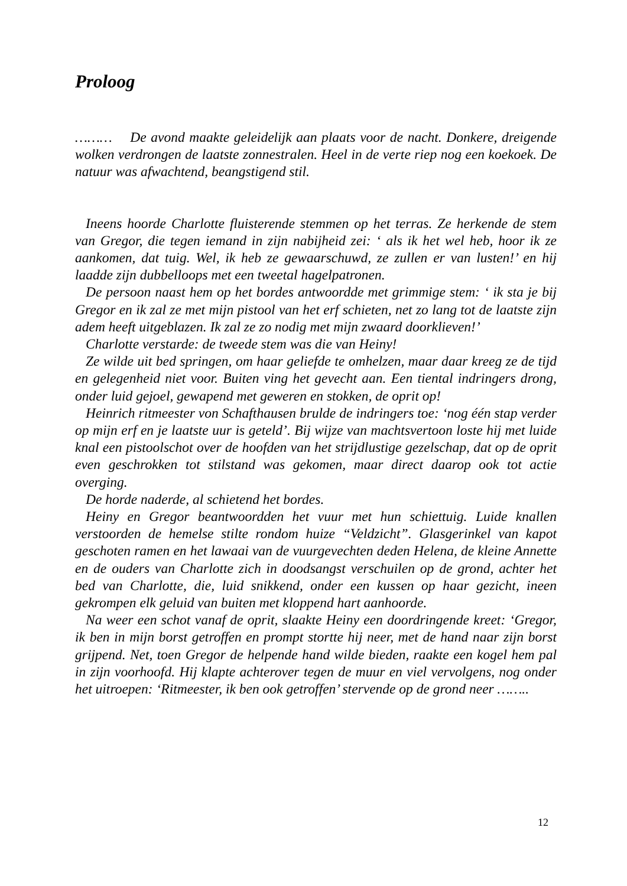Proloog
……… De avond maakte geleidelijk aan plaats voor de nacht. Donkere, dreigende wolken verdrongen de laatste zonnestralen. Heel in de verte riep nog een koekoek. De natuur was afwachtend, beangstigend stil.
Ineens hoorde Charlotte fluisterende stemmen op het terras. Ze herkende de stem van Gregor, die tegen iemand in zijn nabijheid zei: ‘ als ik het wel heb, hoor ik ze aankomen, dat tuig. Wel, ik heb ze gewaarschuwd, ze zullen er van lusten!’ en hij laadde zijn dubbelloops met een tweetal hagelpatronen.
De persoon naast hem op het bordes antwoordde met grimmige stem: ‘ ik sta je bij Gregor en ik zal ze met mijn pistool van het erf schieten, net zo lang tot de laatste zijn adem heeft uitgeblazen. Ik zal ze zo nodig met mijn zwaard doorklieven!’
Charlotte verstarde: de tweede stem was die van Heiny!
Ze wilde uit bed springen, om haar geliefde te omhelzen, maar daar kreeg ze de tijd en gelegenheid niet voor. Buiten ving het gevecht aan. Een tiental indringers drong, onder luid gejoel, gewapend met geweren en stokken, de oprit op!
Heinrich ritmeester von Schafthausen brulde de indringers toe: ‘nog één stap verder op mijn erf en je laatste uur is geteld’. Bij wijze van machtsvertoon loste hij met luide knal een pistoolschot over de hoofden van het strijdlustige gezelschap, dat op de oprit even geschrokken tot stilstand was gekomen, maar direct daarop ook tot actie overging.
De horde naderde, al schietend het bordes.
Heiny en Gregor beantwoordden het vuur met hun schiettuig. Luide knallen verstoorden de hemelse stilte rondom huize “Veldzicht”. Glasgerinkel van kapot geschoten ramen en het lawaai van de vuurgevechten deden Helena, de kleine Annette en de ouders van Charlotte zich in doodsangst verschuilen op de grond, achter het bed van Charlotte, die, luid snikkend, onder een kussen op haar gezicht, ineen gekrompen elk geluid van buiten met kloppend hart aanhoorde.
Na weer een schot vanaf de oprit, slaakte Heiny een doordringende kreet: ‘Gregor, ik ben in mijn borst getroffen en prompt stortte hij neer, met de hand naar zijn borst grijpend. Net, toen Gregor de helpende hand wilde bieden, raakte een kogel hem pal in zijn voorhoofd. Hij klapte achterover tegen de muur en viel vervolgens, nog onder het uitroepen: ‘Ritmeester, ik ben ook getroffen’ stervende op de grond neer ……..
12